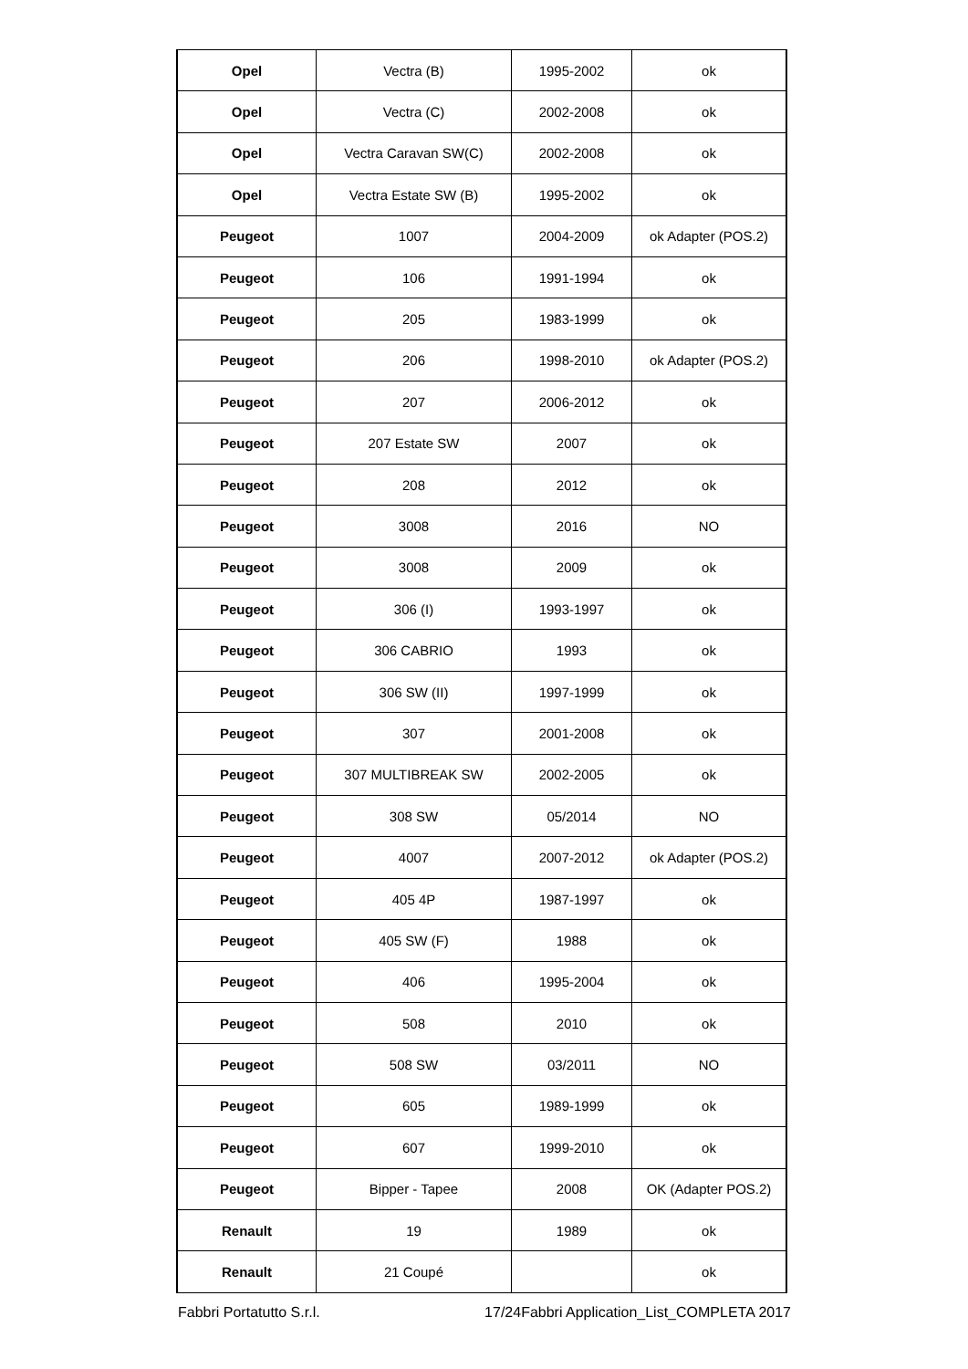| Opel | Vectra (B) | 1995-2002 | ok |
| Opel | Vectra (C) | 2002-2008 | ok |
| Opel | Vectra Caravan SW(C) | 2002-2008 | ok |
| Opel | Vectra Estate SW (B) | 1995-2002 | ok |
| Peugeot | 1007 | 2004-2009 | ok Adapter (POS.2) |
| Peugeot | 106 | 1991-1994 | ok |
| Peugeot | 205 | 1983-1999 | ok |
| Peugeot | 206 | 1998-2010 | ok Adapter (POS.2) |
| Peugeot | 207 | 2006-2012 | ok |
| Peugeot | 207 Estate SW | 2007 | ok |
| Peugeot | 208 | 2012 | ok |
| Peugeot | 3008 | 2016 | NO |
| Peugeot | 3008 | 2009 | ok |
| Peugeot | 306 (I) | 1993-1997 | ok |
| Peugeot | 306 CABRIO | 1993 | ok |
| Peugeot | 306 SW (II) | 1997-1999 | ok |
| Peugeot | 307 | 2001-2008 | ok |
| Peugeot | 307 MULTIBREAK SW | 2002-2005 | ok |
| Peugeot | 308 SW | 05/2014 | NO |
| Peugeot | 4007 | 2007-2012 | ok Adapter (POS.2) |
| Peugeot | 405 4P | 1987-1997 | ok |
| Peugeot | 405 SW (F) | 1988 | ok |
| Peugeot | 406 | 1995-2004 | ok |
| Peugeot | 508 | 2010 | ok |
| Peugeot | 508 SW | 03/2011 | NO |
| Peugeot | 605 | 1989-1999 | ok |
| Peugeot | 607 | 1999-2010 | ok |
| Peugeot | Bipper - Tapee | 2008 | OK (Adapter POS.2) |
| Renault | 19 | 1989 | ok |
| Renault | 21 Coupé | | ok |
Fabbri Portatutto S.r.l. 17/24Fabbri Application_List_COMPLETA 2017